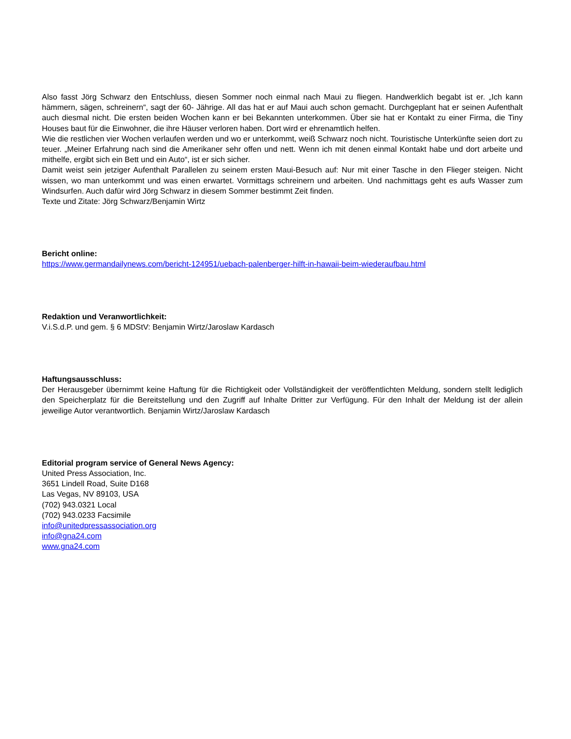Also fasst Jörg Schwarz den Entschluss, diesen Sommer noch einmal nach Maui zu fliegen. Handwerklich begabt ist er. „Ich kann hämmern, sägen, schreinern“, sagt der 60- Jährige. All das hat er auf Maui auch schon gemacht. Durchgeplant hat er seinen Aufenthalt auch diesmal nicht. Die ersten beiden Wochen kann er bei Bekannten unterkommen. Über sie hat er Kontakt zu einer Firma, die Tiny Houses baut für die Einwohner, die ihre Häuser verloren haben. Dort wird er ehrenamtlich helfen.
Wie die restlichen vier Wochen verlaufen werden und wo er unterkommt, weiß Schwarz noch nicht. Touristische Unterkünfte seien dort zu teuer. „Meiner Erfahrung nach sind die Amerikaner sehr offen und nett. Wenn ich mit denen einmal Kontakt habe und dort arbeite und mithelfe, ergibt sich ein Bett und ein Auto“, ist er sich sicher.
Damit weist sein jetziger Aufenthalt Parallelen zu seinem ersten Maui-Besuch auf: Nur mit einer Tasche in den Flieger steigen. Nicht wissen, wo man unterkommt und was einen erwartet. Vormittags schreinern und arbeiten. Und nachmittags geht es aufs Wasser zum Windsurfen. Auch dafür wird Jörg Schwarz in diesem Sommer bestimmt Zeit finden.
Texte und Zitate: Jörg Schwarz/Benjamin Wirtz
Bericht online:
https://www.germandailynews.com/bericht-124951/uebach-palenberger-hilft-in-hawaii-beim-wiederaufbau.html
Redaktion und Veranwortlichkeit:
V.i.S.d.P. und gem. § 6 MDStV: Benjamin Wirtz/Jaroslaw Kardasch
Haftungsausschluss:
Der Herausgeber übernimmt keine Haftung für die Richtigkeit oder Vollständigkeit der veröffentlichten Meldung, sondern stellt lediglich den Speicherplatz für die Bereitstellung und den Zugriff auf Inhalte Dritter zur Verfügung. Für den Inhalt der Meldung ist der allein jeweilige Autor verantwortlich. Benjamin Wirtz/Jaroslaw Kardasch
Editorial program service of General News Agency:
United Press Association, Inc.
3651 Lindell Road, Suite D168
Las Vegas, NV 89103, USA
(702) 943.0321 Local
(702) 943.0233 Facsimile
info@unitedpressassociation.org
info@gna24.com
www.gna24.com